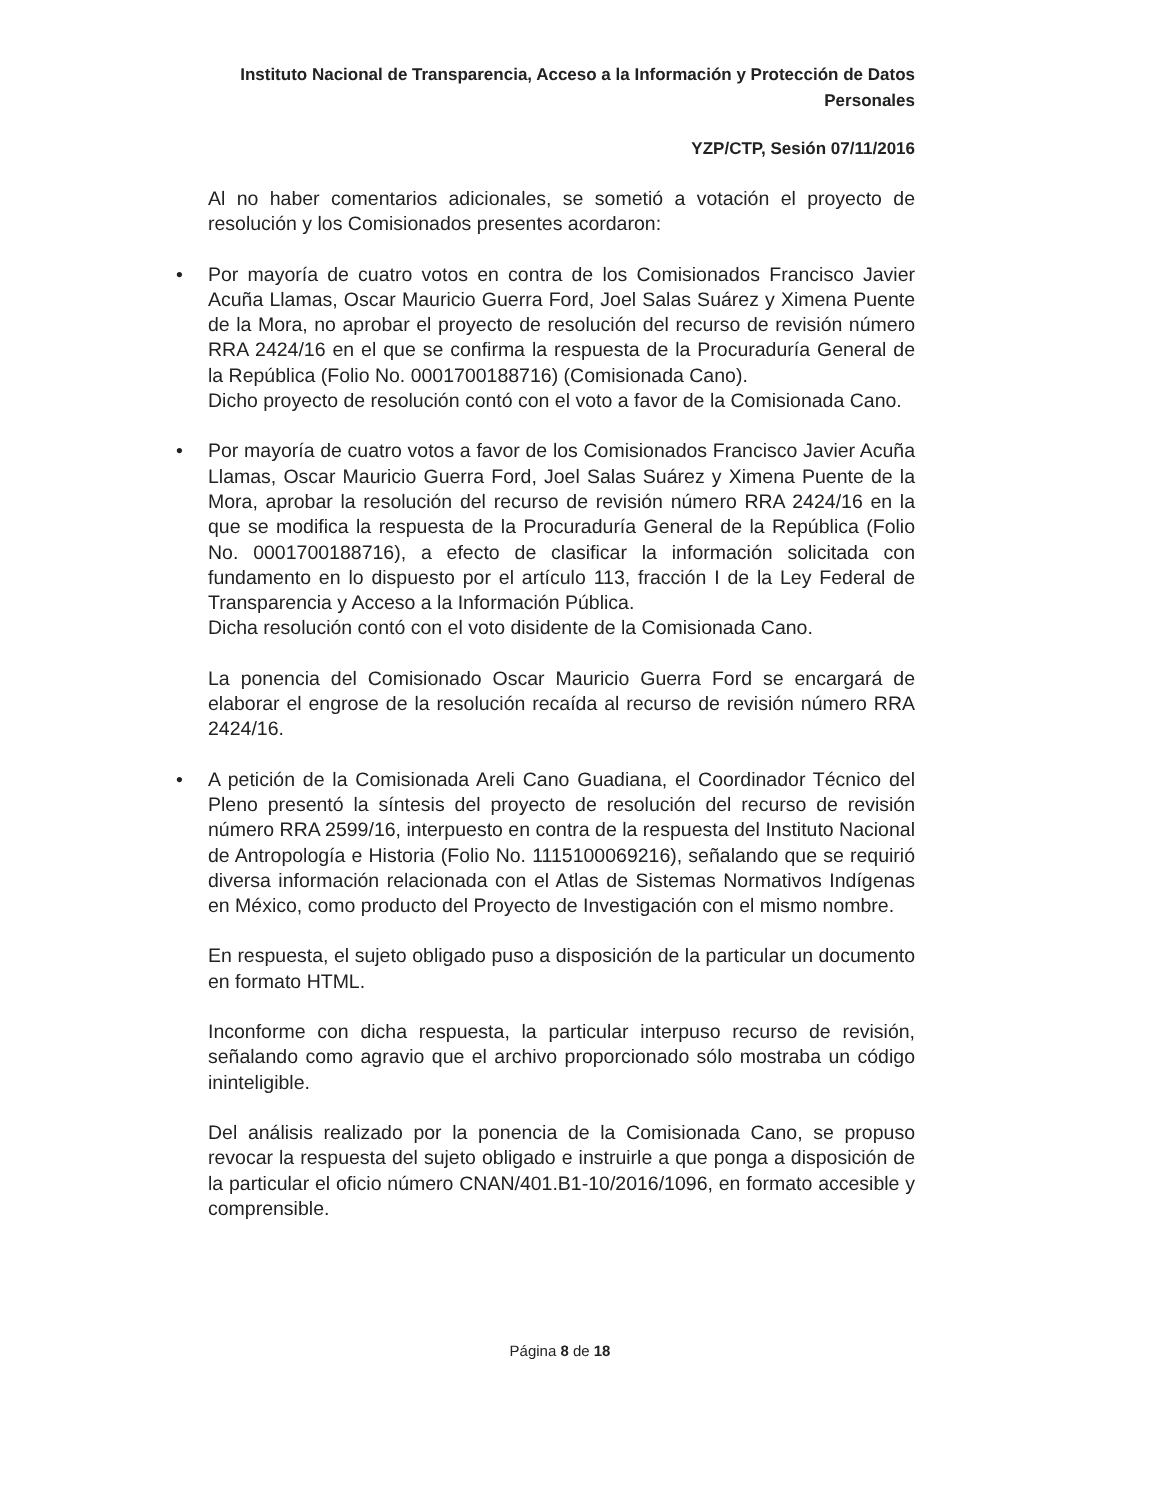Instituto Nacional de Transparencia, Acceso a la Información y Protección de Datos Personales
YZP/CTP, Sesión 07/11/2016
Al no haber comentarios adicionales, se sometió a votación el proyecto de resolución y los Comisionados presentes acordaron:
• Por mayoría de cuatro votos en contra de los Comisionados Francisco Javier Acuña Llamas, Oscar Mauricio Guerra Ford, Joel Salas Suárez y Ximena Puente de la Mora, no aprobar el proyecto de resolución del recurso de revisión número RRA 2424/16 en el que se confirma la respuesta de la Procuraduría General de la República (Folio No. 0001700188716) (Comisionada Cano).
Dicho proyecto de resolución contó con el voto a favor de la Comisionada Cano.
• Por mayoría de cuatro votos a favor de los Comisionados Francisco Javier Acuña Llamas, Oscar Mauricio Guerra Ford, Joel Salas Suárez y Ximena Puente de la Mora, aprobar la resolución del recurso de revisión número RRA 2424/16 en la que se modifica la respuesta de la Procuraduría General de la República (Folio No. 0001700188716), a efecto de clasificar la información solicitada con fundamento en lo dispuesto por el artículo 113, fracción I de la Ley Federal de Transparencia y Acceso a la Información Pública.
Dicha resolución contó con el voto disidente de la Comisionada Cano.
La ponencia del Comisionado Oscar Mauricio Guerra Ford se encargará de elaborar el engrose de la resolución recaída al recurso de revisión número RRA 2424/16.
• A petición de la Comisionada Areli Cano Guadiana, el Coordinador Técnico del Pleno presentó la síntesis del proyecto de resolución del recurso de revisión número RRA 2599/16, interpuesto en contra de la respuesta del Instituto Nacional de Antropología e Historia (Folio No. 1115100069216), señalando que se requirió diversa información relacionada con el Atlas de Sistemas Normativos Indígenas en México, como producto del Proyecto de Investigación con el mismo nombre.
En respuesta, el sujeto obligado puso a disposición de la particular un documento en formato HTML.
Inconforme con dicha respuesta, la particular interpuso recurso de revisión, señalando como agravio que el archivo proporcionado sólo mostraba un código ininteligible.
Del análisis realizado por la ponencia de la Comisionada Cano, se propuso revocar la respuesta del sujeto obligado e instruirle a que ponga a disposición de la particular el oficio número CNAN/401.B1-10/2016/1096, en formato accesible y comprensible.
Página 8 de 18